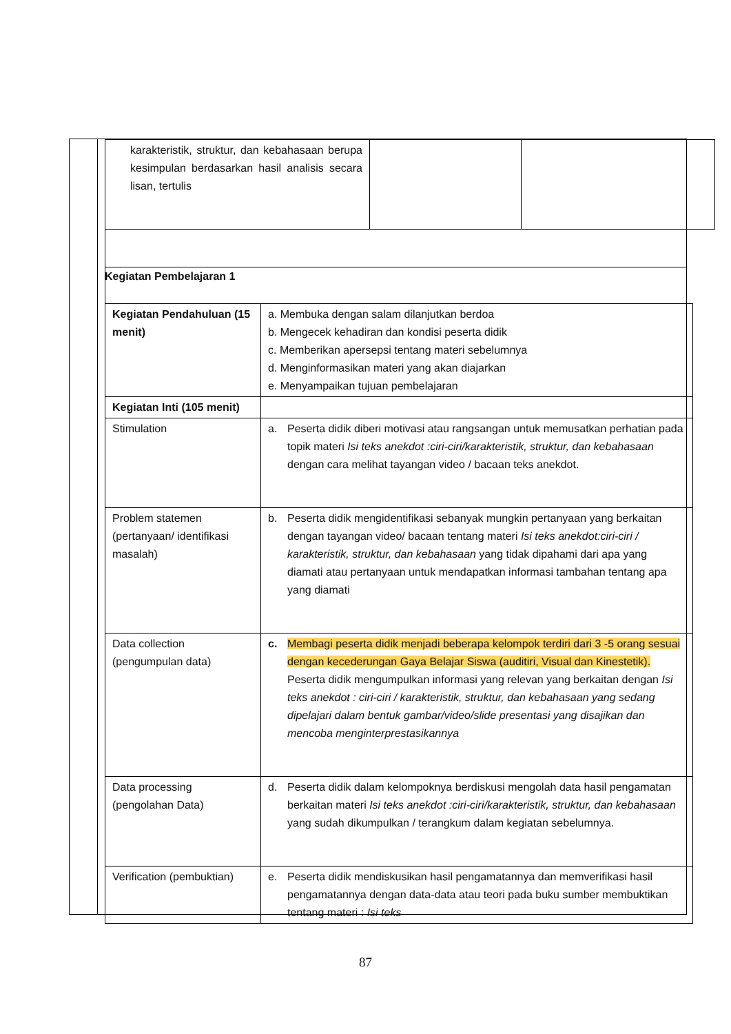| karakteristik, struktur, dan kebahasaan berupa kesimpulan berdasarkan hasil analisis secara lisan, tertulis | | |
Kegiatan Pembelajaran 1
| Kegiatan Pendahuluan (15 menit) | a. Membuka dengan salam dilanjutkan berdoa b. Mengecek kehadiran dan kondisi peserta didik c. Memberikan apersepsi tentang materi sebelumnya d. Menginformasikan materi yang akan diajarkan e. Menyampaikan tujuan pembelajaran |
| Kegiatan Inti (105 menit) | |
| Stimulation | a. Peserta didik diberi motivasi atau rangsangan untuk memusatkan perhatian pada topik materi Isi teks anekdot :ciri-ciri/karakteristik, struktur, dan kebahasaan dengan cara melihat tayangan video / bacaan teks anekdot. |
| Problem statemen (pertanyaan/ identifikasi masalah) | b. Peserta didik mengidentifikasi sebanyak mungkin pertanyaan yang berkaitan dengan tayangan video/ bacaan tentang materi Isi teks anekdot:ciri-ciri / karakteristik, struktur, dan kebahasaan yang tidak dipahami dari apa yang diamati atau pertanyaan untuk mendapatkan informasi tambahan tentang apa yang diamati |
| Data collection (pengumpulan data) | c. Membagi peserta didik menjadi beberapa kelompok terdiri dari 3 -5 orang sesuai dengan kecederungan Gaya Belajar Siswa (auditiri, Visual dan Kinestetik). Peserta didik mengumpulkan informasi yang relevan yang berkaitan dengan Isi teks anekdot : ciri-ciri / karakteristik, struktur, dan kebahasaan yang sedang dipelajari dalam bentuk gambar/video/slide presentasi yang disajikan dan mencoba menginterprestasikannya |
| Data processing (pengolahan Data) | d. Peserta didik dalam kelompoknya berdiskusi mengolah data hasil pengamatan berkaitan materi Isi teks anekdot :ciri-ciri/karakteristik, struktur, dan kebahasaan yang sudah dikumpulkan / terangkum dalam kegiatan sebelumnya. |
| Verification (pembuktian) | e. Peserta didik mendiskusikan hasil pengamatannya dan memverifikasi hasil pengamatannya dengan data-data atau teori pada buku sumber membuktikan tentang materi : Isi teks |
87